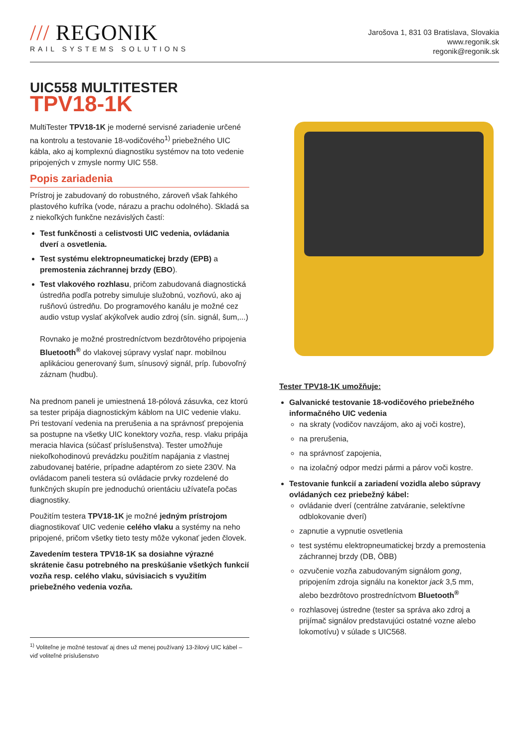/// REGONIK
RAIL SYSTEMS SOLUTIONS
Jarošova 1, 831 03 Bratislava, Slovakia
www.regonik.sk
regonik@regonik.sk
UIC558 MULTITESTER
TPV18-1K
MultiTester TPV18-1K je moderné servisné zariadenie určené na kontrolu a testovanie 18-vodičového<sup>1)</sup> priebežného UIC kábla, ako aj komplexnú diagnostiku systémov na toto vedenie pripojených v zmysle normy UIC 558.
Popis zariadenia
Prístroj je zabudovaný do robustného, zároveň však ľahkého plastového kufríka (vode, nárazu a prachu odolného). Skladá sa z niekoľkých funkčne nezávislých častí:
Test funkčnosti a celistvosti UIC vedenia, ovládania dverí a osvetlenia.
Test systému elektropneumatickej brzdy (EPB) a premostenia záchrannej brzdy (EBO).
Test vlakového rozhlasu, pričom zabudovaná diagnostická ústredňa podľa potreby simuluje služobnú, vozňovú, ako aj rušňovú ústredňu. Do programového kanálu je možné cez audio vstup vyslať akýkoľvek audio zdroj (sín. signál, šum,...)
Rovnako je možné prostredníctvom bezdrôtového pripojenia Bluetooth<sup>®</sup> do vlakovej súpravy vyslať napr. mobilnou aplikáciou generovaný šum, sínusový signál, príp. ľubovoľný záznam (hudbu).
Na prednom paneli je umiestnená 18-pólová zásuvka, cez ktorú sa tester pripája diagnostickým káblom na UIC vedenie vlaku. Pri testovaní vedenia na prerušenia a na správnosť prepojenia sa postupne na všetky UIC konektory vozňa, resp. vlaku pripája meracia hlavica (súčasť príslušenstva). Tester umožňuje niekoľkohodinovú prevádzku použitím napájania z vlastnej zabudovanej batérie, prípadne adaptérom zo siete 230V. Na ovládacom paneli testera sú ovládacie prvky rozdelené do funkčných skupín pre jednoduchú orientáciu užívateľa počas diagnostiky.
Použitím testera TPV18-1K je možné jedným prístrojom diagnostikovať UIC vedenie celého vlaku a systémy na neho pripojené, pričom všetky tieto testy môže vykonať jeden človek.
Zavedením testera TPV18-1K sa dosiahne výrazné skrátenie času potrebného na preskúšanie všetkých funkcií vozňa resp. celého vlaku, súvisiacich s využitím priebežného vedenia vozňa.
<sup>1)</sup> Voliteľne je možné testovať aj dnes už menej používaný 13-žilový UIC kábel – viď voliteľné príslušenstvo
Tester TPV18-1K umožňuje:
Galvanické testovanie 18-vodičového priebežného informačného UIC vedenia
na skraty (vodičov navzájom, ako aj voči kostre),
na prerušenia,
na správnosť zapojenia,
na izolačný odpor medzi pármi a párov voči kostre.
Testovanie funkcií a zariadení vozidla alebo súpravy ovládaných cez priebežný kábel:
ovládanie dverí (centrálne zatváranie, selektívne odblokovanie dverí)
zapnutie a vypnutie osvetlenia
test systému elektropneumatickej brzdy a premostenia záchrannej brzdy (DB, ÖBB)
ozvučenie vozňa zabudovaným signálom gong, pripojením zdroja signálu na konektor jack 3,5 mm, alebo bezdrôtovo prostredníctvom Bluetooth<sup>®</sup>
rozhlasovej ústredne (tester sa správa ako zdroj a prijímač signálov predstavujúci ostatné vozne alebo lokomotívu) v súlade s UIC568.